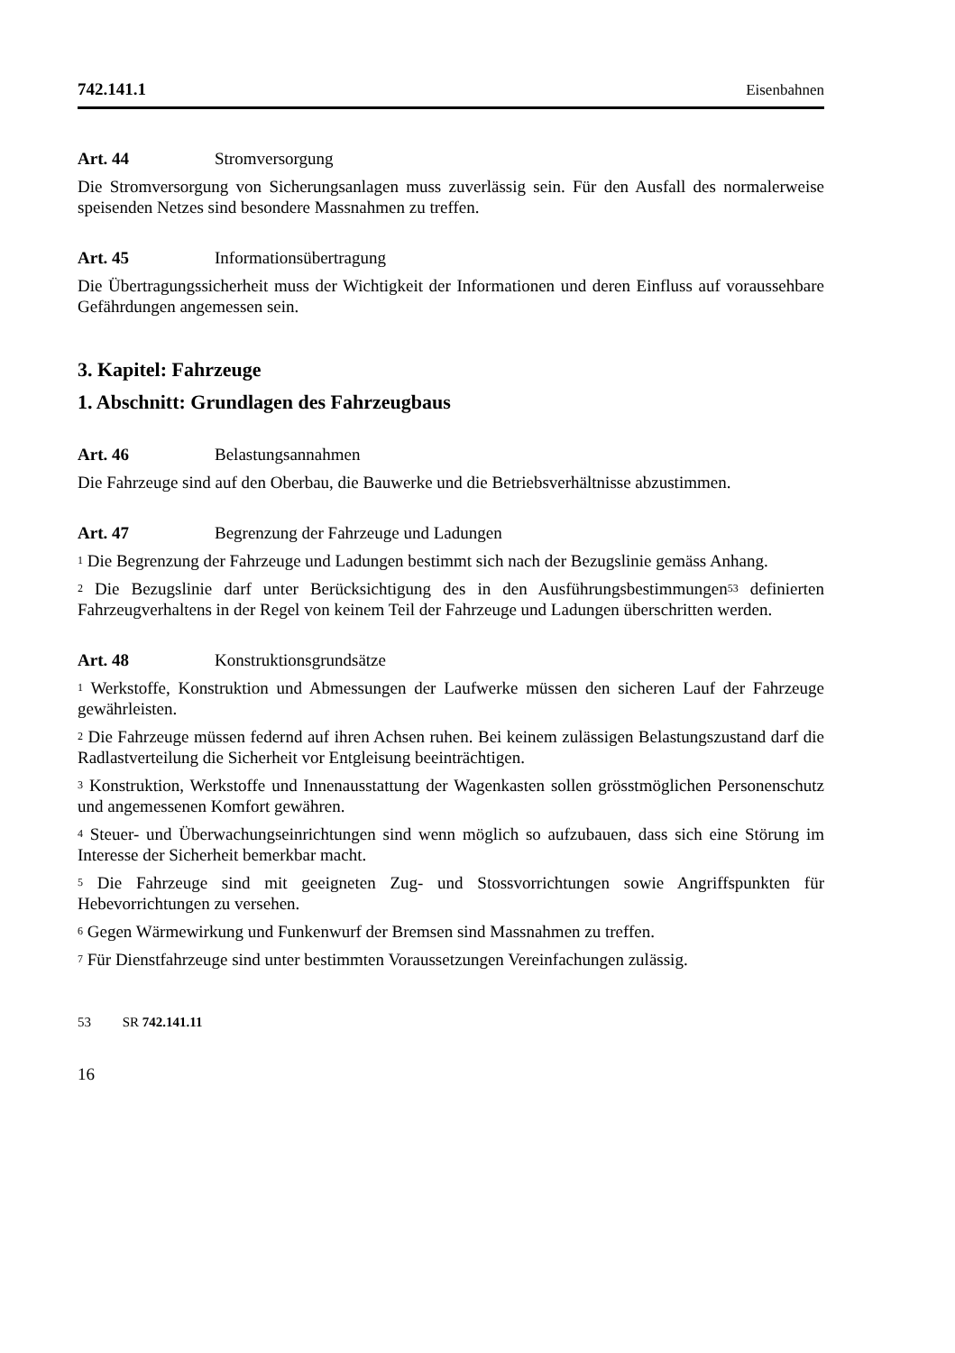742.141.1 Eisenbahnen
Art. 44 Stromversorgung
Die Stromversorgung von Sicherungsanlagen muss zuverlässig sein. Für den Ausfall des normalerweise speisenden Netzes sind besondere Massnahmen zu treffen.
Art. 45 Informationsübertragung
Die Übertragungssicherheit muss der Wichtigkeit der Informationen und deren Einfluss auf voraussehbare Gefährdungen angemessen sein.
3. Kapitel: Fahrzeuge
1. Abschnitt: Grundlagen des Fahrzeugbaus
Art. 46 Belastungsannahmen
Die Fahrzeuge sind auf den Oberbau, die Bauwerke und die Betriebsverhältnisse abzustimmen.
Art. 47 Begrenzung der Fahrzeuge und Ladungen
<sup>1</sup> Die Begrenzung der Fahrzeuge und Ladungen bestimmt sich nach der Bezugslinie gemäss Anhang.
<sup>2</sup> Die Bezugslinie darf unter Berücksichtigung des in den Ausführungsbestimmungen<sup>53</sup> definierten Fahrzeugverhaltens in der Regel von keinem Teil der Fahrzeuge und Ladungen überschritten werden.
Art. 48 Konstruktionsgrundsätze
<sup>1</sup> Werkstoffe, Konstruktion und Abmessungen der Laufwerke müssen den sicheren Lauf der Fahrzeuge gewährleisten.
<sup>2</sup> Die Fahrzeuge müssen federnd auf ihren Achsen ruhen. Bei keinem zulässigen Belastungszustand darf die Radlastverteilung die Sicherheit vor Entgleisung beeinträchtigen.
<sup>3</sup> Konstruktion, Werkstoffe und Innenausstattung der Wagenkasten sollen grösstmöglichen Personenschutz und angemessenen Komfort gewähren.
<sup>4</sup> Steuer- und Überwachungseinrichtungen sind wenn möglich so aufzubauen, dass sich eine Störung im Interesse der Sicherheit bemerkbar macht.
<sup>5</sup> Die Fahrzeuge sind mit geeigneten Zug- und Stossvorrichtungen sowie Angriffspunkten für Hebevorrichtungen zu versehen.
<sup>6</sup> Gegen Wärmewirkung und Funkenwurf der Bremsen sind Massnahmen zu treffen.
<sup>7</sup> Für Dienstfahrzeuge sind unter bestimmten Voraussetzungen Vereinfachungen zulässig.
53 SR 742.141.11
16